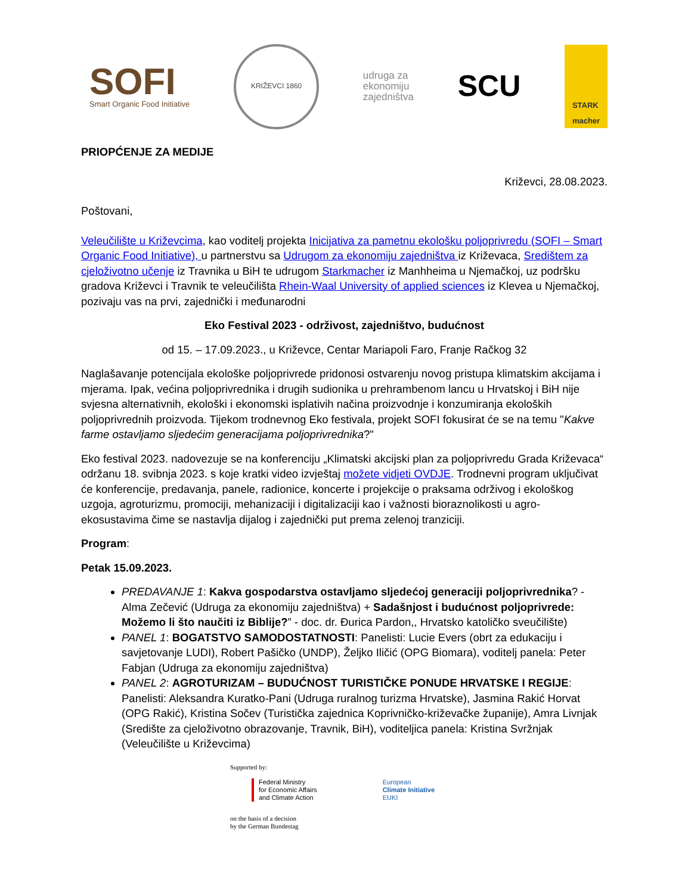SOFI
Smart Organic Food Initiative
KRIŽEVCI 1860
udruga za
ekonomiju
zajedništva
SCU
STARK
macher
PRIOPĆENJE ZA MEDIJE
Križevci, 28.08.2023.
Poštovani,
Veleučilište u Križevcima, kao voditelj projekta Inicijativa za pametnu ekološku poljoprivredu (SOFI – Smart Organic Food Initiative), u partnerstvu sa Udrugom za ekonomiju zajedništva iz Križevaca, Središtem za cjeloživotno učenje iz Travnika u BiH te udrugom Starkmacher iz Manhheima u Njemačkoj, uz podršku gradova Križevci i Travnik te veleučilišta Rhein-Waal University of applied sciences iz Klevea u Njemačkoj, pozivaju vas na prvi, zajednički i međunarodni
Eko Festival 2023 - održivost, zajedništvo, budućnost
od 15. – 17.09.2023., u Križevce, Centar Mariapoli Faro, Franje Račkog 32
Naglašavanje potencijala ekološke poljoprivrede pridonosi ostvarenju novog pristupa klimatskim akcijama i mjerama. Ipak, većina poljoprivrednika i drugih sudionika u prehrambenom lancu u Hrvatskoj i BiH nije svjesna alternativnih, ekološki i ekonomski isplativih načina proizvodnje i konzumiranja ekoloških poljoprivrednih proizvoda. Tijekom trodnevnog Eko festivala, projekt SOFI fokusirat će se na temu "Kakve farme ostavljamo sljedećim generacijama poljoprivrednika?"
Eko festival 2023. nadovezuje se na konferenciju „Klimatski akcijski plan za poljoprivredu Grada Križevaca“ održanu 18. svibnja 2023. s koje kratki video izvještaj možete vidjeti OVDJE. Trodnevni program uključivat će konferencije, predavanja, panele, radionice, koncerte i projekcije o praksama održivog i ekološkog uzgoja, agroturizmu, promociji, mehanizaciji i digitalizaciji kao i važnosti bioraznolikosti u agro-ekosustavima čime se nastavlja dijalog i zajednički put prema zelenoj tranziciji.
Program:
Petak 15.09.2023.
PREDAVANJE 1: Kakva gospodarstva ostavljamo sljedećoj generaciji poljoprivrednika? - Alma Zečević (Udruga za ekonomiju zajedništva) + Sadašnjost i budućnost poljoprivrede: Možemo li što naučiti iz Biblije?” - doc. dr. Đurica Pardon,, Hrvatsko katoličko sveučilište)
PANEL 1: BOGATSTVO SAMODOSTATNOSTI: Panelisti: Lucie Evers (obrt za edukaciju i savjetovanje LUDI), Robert Pašičko (UNDP), Željko Iličić (OPG Biomara), voditelj panela: Peter Fabjan (Udruga za ekonomiju zajedništva)
PANEL 2: AGROTURIZAM – BUDUĆNOST TURISTIČKE PONUDE HRVATSKE I REGIJE: Panelisti: Aleksandra Kuratko-Pani (Udruga ruralnog turizma Hrvatske), Jasmina Rakić Horvat (OPG Rakić), Kristina Sočev (Turistička zajednica Koprivničko-križevačke županije), Amra Livnjak (Središte za cjeloživotno obrazovanje, Travnik, BiH), voditeljica panela: Kristina Svržnjak (Veleučilište u Križevcima)
Supported by:
Federal Ministry
for Economic Affairs
and Climate Action
European
Climate Initiative
EUKI
on the basis of a decision
by the German Bundestag